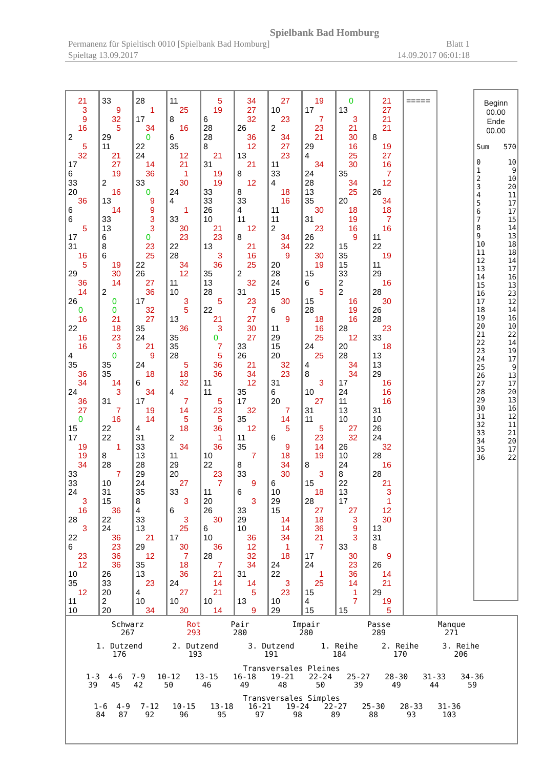Spielbank Bad Homburg
Permanenz für Spieltisch 0010 [Spielbank Bad Homburg] Blatt 1
Spieltag 13.09.2017 14.09.2017 06:01:18
21
3
9
16
2
5
32
17
6
33
20
36
6
6
5
17
31
16
5
29
36
14
26
0
16
22
16
16
4
35
36
34
24
36
27
0
15
17
19
19
34
33
33
24
3
16
28
3
22
6
23
12
10
35
12
11
10
33
9
32
5
29
11
21
27
19
2
16
13
14
33
13
6
8
6
19
30
14
2
0
0
21
18
23
3
0
35
35
14
3
31
7
16
22
22
1
8
28
7
10
31
15
36
22
24
36
23
36
36
26
33
20
2
20
28
1
17
34
0
22
24
14
36
33
0
9933
0
23
25
22
26
27
36
17
32
27
35
24
21
9
24
18
6
34
17
19
14
4
31
33
13
28
29
24
35
8
4
33
13
21
29
12
35
13
23
4
10
34
11
25
8
16
6
35
12
21
1
30
24
4
1
33
30
23
22
28
34
12
11
10
3
5
13
36
35
35
28
5
18
32
4
7
14
5
18
2
34
11
29
20
27
33
3
6
3
25
17
30
7
18
36
24
27
10
30
5
19
6
28
28
8
21
31
19
19
33
33
26
10
21
23
13
3
36
35
13
28
5
22
21
3
0
7
5
36
36
11
11
5
23
5
36
1
36
10
22
23
7
11
20
26
30
6
10
36
28
7
21
14
21
10
14
34
27
32
26
36
12
13
21
8
12
8
33
4
11
12
8
21
16
25
2
32
31
23
7
27
30
27
33
26
21
34
12
35
17
32
35
12
11
35
7
8
33
9
6
3
33
29
10
36
12
32
34
31
14
5
13
9
27
10
23
2
34
27
23
11
33
4
18
16
11
11
2
34
34
9
20
28
24
15
30
6
9
11
29
15
20
32
23
31
6
20
7
14
5
6
9
18
34
30
6
10
29
15
14
14
34
1
18
24
22
3
23
10
29
19
17
7
23
21
29
4
34
24
28
13
35
30
31
23
26
22
30
19
15
6
5
15
28
18
16
25
24
25
4
8
3
10
27
31
11
5
23
14
19
8
3
15
18
28
27
18
36
21
7
17
24
1
25
15
4
15
0
13
3
21
30
16
25
30
35
34
25
20
18
19
16
9
15
35
15
33
2
2
16
19
16
28
12
20
28
34
34
17
24
11
13
10
27
32
26
10
24
8
22
13
17
27
3
9
3
33
30
23
36
14
1
7
15
21
27
21
21
8
19
27
16
7
12
26
34
18
7
16
11
22
19
11
29
16
28
30
26
28
23
33
18
13
13
29
16
16
16
31
10
26
24
32
28
16
28
21
3
1
12
30
13
31
8
9
26
14
21
29
19
5
=====
Beginn
00.00
Ende
00.00
| Sum | 570 |
| 0 | 10 |
| 1 | 9 |
| 2 | 10 |
| 3 | 20 |
| 4 | 11 |
| 5 | 17 |
| 6 | 17 |
| 7 | 15 |
| 8 | 14 |
| 9 | 13 |
| 10 | 18 |
| 11 | 18 |
| 12 | 14 |
| 13 | 17 |
| 14 | 16 |
| 15 | 13 |
| 16 | 23 |
| 17 | 12 |
| 18 | 14 |
| 19 | 16 |
| 20 | 10 |
| 21 | 22 |
| 22 | 14 |
| 23 | 19 |
| 24 | 17 |
| 25 | 9 |
| 26 | 13 |
| 27 | 17 |
| 28 | 20 |
| 29 | 13 |
| 30 | 16 |
| 31 | 12 |
| 32 | 11 |
| 33 | 21 |
| 34 | 20 |
| 35 | 17 |
| 36 | 22 |
| Schwarz | Rot | Pair | Impair | Passe | Manque |
| 267 | 293 | 280 | 280 | 289 | 271 |
| 1. Dutzend | 2. Dutzend | 3. Dutzend | 1. Reihe | 2. Reihe | 3. Reihe |
| 176 | 193 | 191 | 184 | 170 | 206 |
Transversales Pleines
| 1-3 | 4-6 | 7-9 | 10-12 | 13-15 | 16-18 | 19-21 | 22-24 | 25-27 | 28-30 | 31-33 | 34-36 |
| 39 | 45 | 42 | 50 | 46 | 49 | 48 | 50 | 39 | 49 | 44 | 59 |
Transversales Simples
| 1-6 | 4-9 | 7-12 | 10-15 | 13-18 | 16-21 | 19-24 | 22-27 | 25-30 | 28-33 | 31-36 |
| 84 | 87 | 92 | 96 | 95 | 97 | 98 | 89 | 88 | 93 | 103 |